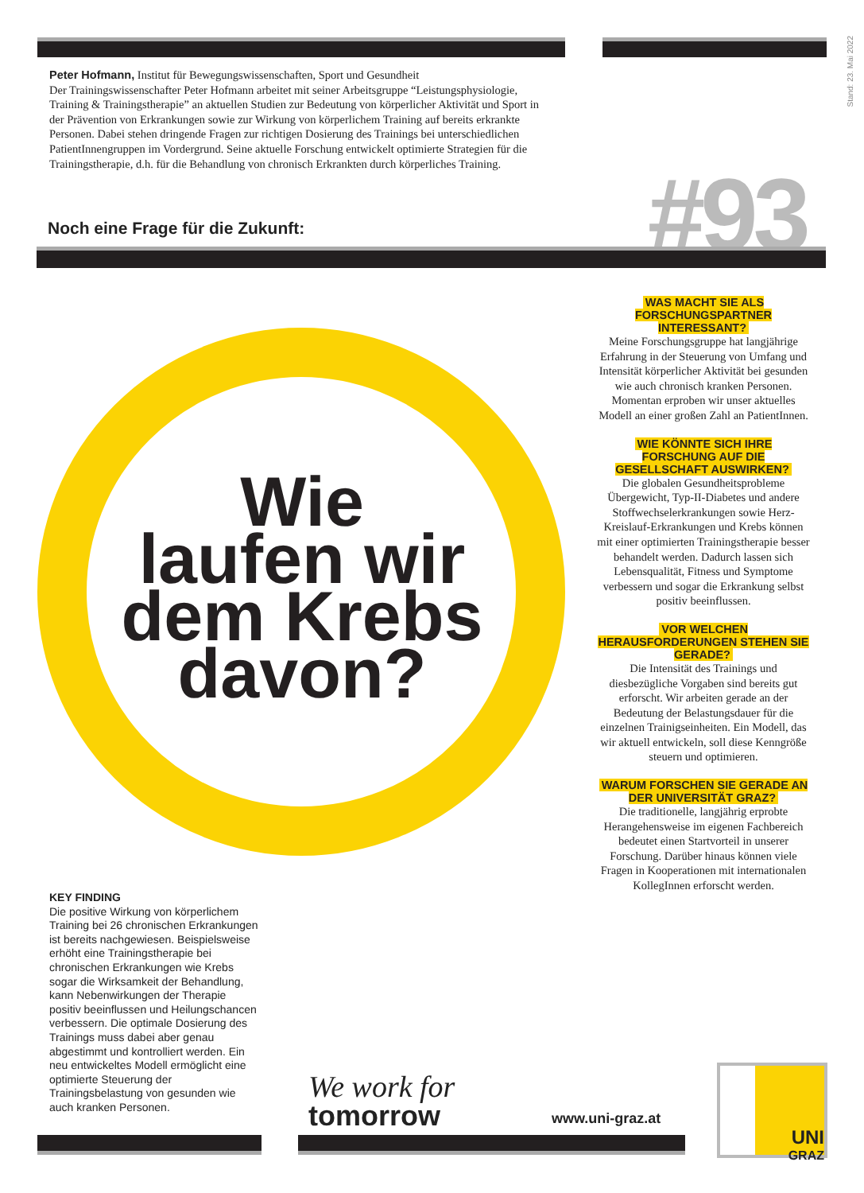Stand: 23. Mai 2022
Peter Hofmann, Institut für Bewegungswissenschaften, Sport und Gesundheit
Der Trainingswissenschafter Peter Hofmann arbeitet mit seiner Arbeitsgruppe “Leistungsphysiologie, Training & Trainingstherapie” an aktuellen Studien zur Bedeutung von körperlicher Aktivität und Sport in der Prävention von Erkrankungen sowie zur Wirkung von körperlichem Training auf bereits erkrankte Personen. Dabei stehen dringende Fragen zur richtigen Dosierung des Trainings bei unterschiedlichen PatientInnengruppen im Vordergrund. Seine aktuelle Forschung entwickelt optimierte Strategien für die Trainingstherapie, d.h. für die Behandlung von chronisch Erkrankten durch körperliches Training.
Noch eine Frage für die Zukunft:
#93
Wie
laufen wir
dem Krebs
davon?
WAS MACHT SIE ALS FORSCHUNGSPARTNER INTERESSANT?
Meine Forschungsgruppe hat langjährige Erfahrung in der Steuerung von Umfang und Intensität körperlicher Aktivität bei gesunden wie auch chronisch kranken Personen. Momentan erproben wir unser aktuelles Modell an einer großen Zahl an PatientInnen.
WIE KÖNNTE SICH IHRE FORSCHUNG AUF DIE GESELLSCHAFT AUSWIRKEN?
Die globalen Gesundheitsprobleme Übergewicht, Typ-II-Diabetes und andere Stoffwechselerkrankungen sowie Herz-Kreislauf-Erkrankungen und Krebs können mit einer optimierten Trainingstherapie besser behandelt werden. Dadurch lassen sich Lebensqualität, Fitness und Symptome verbessern und sogar die Erkrankung selbst positiv beeinflussen.
VOR WELCHEN HERAUSFORDERUNGEN STEHEN SIE GERADE?
Die Intensität des Trainings und diesbezügliche Vorgaben sind bereits gut erforscht. Wir arbeiten gerade an der Bedeutung der Belastungsdauer für die einzelnen Trainigseinheiten. Ein Modell, das wir aktuell entwickeln, soll diese Kenngröße steuern und optimieren.
WARUM FORSCHEN SIE GERADE AN DER UNIVERSITÄT GRAZ?
Die traditionelle, langjährig erprobte Herangehensweise im eigenen Fachbereich bedeutet einen Startvorteil in unserer Forschung. Darüber hinaus können viele Fragen in Kooperationen mit internationalen KollegInnen erforscht werden.
KEY FINDING
Die positive Wirkung von körperlichem Training bei 26 chronischen Erkrankungen ist bereits nachgewiesen. Beispielsweise erhöht eine Trainingstherapie bei chronischen Erkrankungen wie Krebs sogar die Wirksamkeit der Behandlung, kann Nebenwirkungen der Therapie positiv beeinflussen und Heilungschancen verbessern. Die optimale Dosierung des Trainings muss dabei aber genau abgestimmt und kontrolliert werden. Ein neu entwickeltes Modell ermöglicht eine optimierte Steuerung der Trainingsbelastung von gesunden wie auch kranken Personen.
We work for
tomorrow
www.uni-graz.at
UNI
GRAZ